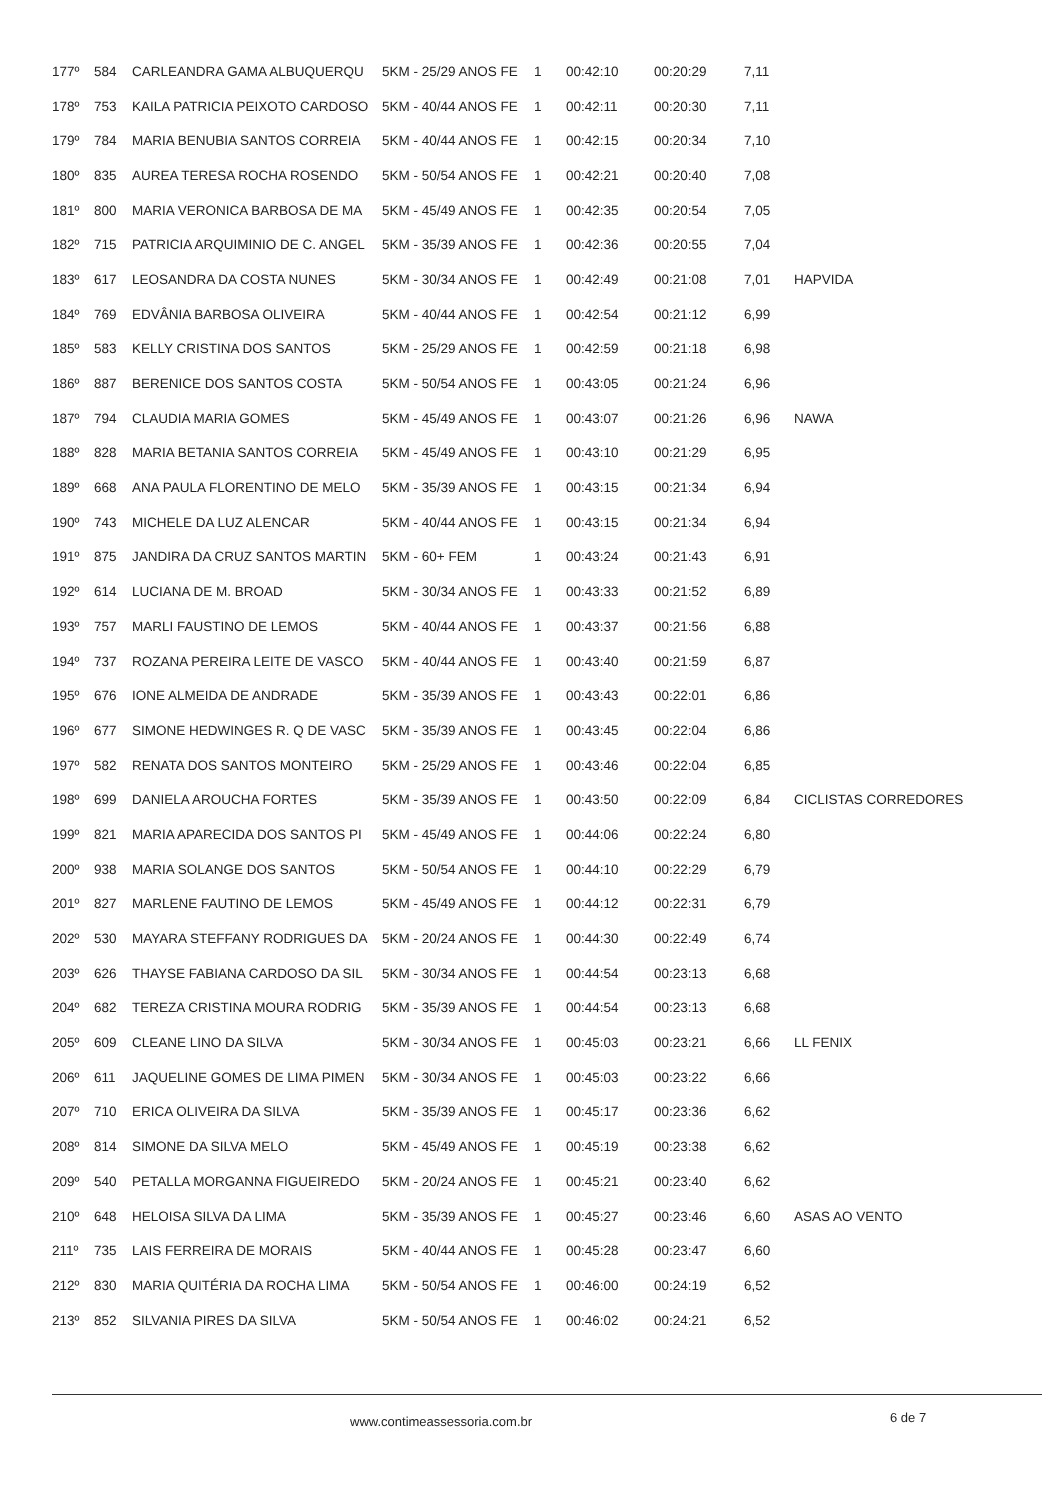| 177º | 584 | CARLEANDRA GAMA ALBUQUERQU | 5KM - 25/29 ANOS FE | 1 | 00:42:10 | 00:20:29 | 7,11 | |
| 178º | 753 | KAILA PATRICIA PEIXOTO CARDOSO | 5KM - 40/44 ANOS FE | 1 | 00:42:11 | 00:20:30 | 7,11 | |
| 179º | 784 | MARIA BENUBIA SANTOS CORREIA | 5KM - 40/44 ANOS FE | 1 | 00:42:15 | 00:20:34 | 7,10 | |
| 180º | 835 | AUREA TERESA ROCHA ROSENDO | 5KM - 50/54 ANOS FE | 1 | 00:42:21 | 00:20:40 | 7,08 | |
| 181º | 800 | MARIA VERONICA BARBOSA DE MA | 5KM - 45/49 ANOS FE | 1 | 00:42:35 | 00:20:54 | 7,05 | |
| 182º | 715 | PATRICIA ARQUIMINIO DE C. ANGEL | 5KM - 35/39 ANOS FE | 1 | 00:42:36 | 00:20:55 | 7,04 | |
| 183º | 617 | LEOSANDRA DA COSTA NUNES | 5KM - 30/34 ANOS FE | 1 | 00:42:49 | 00:21:08 | 7,01 | HAPVIDA |
| 184º | 769 | EDVÂNIA BARBOSA OLIVEIRA | 5KM - 40/44 ANOS FE | 1 | 00:42:54 | 00:21:12 | 6,99 | |
| 185º | 583 | KELLY CRISTINA DOS SANTOS | 5KM - 25/29 ANOS FE | 1 | 00:42:59 | 00:21:18 | 6,98 | |
| 186º | 887 | BERENICE DOS SANTOS COSTA | 5KM - 50/54 ANOS FE | 1 | 00:43:05 | 00:21:24 | 6,96 | |
| 187º | 794 | CLAUDIA MARIA GOMES | 5KM - 45/49 ANOS FE | 1 | 00:43:07 | 00:21:26 | 6,96 | NAWA |
| 188º | 828 | MARIA BETANIA SANTOS CORREIA | 5KM - 45/49 ANOS FE | 1 | 00:43:10 | 00:21:29 | 6,95 | |
| 189º | 668 | ANA PAULA FLORENTINO DE MELO | 5KM - 35/39 ANOS FE | 1 | 00:43:15 | 00:21:34 | 6,94 | |
| 190º | 743 | MICHELE DA LUZ ALENCAR | 5KM - 40/44 ANOS FE | 1 | 00:43:15 | 00:21:34 | 6,94 | |
| 191º | 875 | JANDIRA DA CRUZ SANTOS MARTIN | 5KM - 60+ FEM | 1 | 00:43:24 | 00:21:43 | 6,91 | |
| 192º | 614 | LUCIANA DE M. BROAD | 5KM - 30/34 ANOS FE | 1 | 00:43:33 | 00:21:52 | 6,89 | |
| 193º | 757 | MARLI FAUSTINO DE LEMOS | 5KM - 40/44 ANOS FE | 1 | 00:43:37 | 00:21:56 | 6,88 | |
| 194º | 737 | ROZANA PEREIRA LEITE DE VASCO | 5KM - 40/44 ANOS FE | 1 | 00:43:40 | 00:21:59 | 6,87 | |
| 195º | 676 | IONE ALMEIDA DE ANDRADE | 5KM - 35/39 ANOS FE | 1 | 00:43:43 | 00:22:01 | 6,86 | |
| 196º | 677 | SIMONE HEDWINGES R. Q DE VASC | 5KM - 35/39 ANOS FE | 1 | 00:43:45 | 00:22:04 | 6,86 | |
| 197º | 582 | RENATA DOS SANTOS MONTEIRO | 5KM - 25/29 ANOS FE | 1 | 00:43:46 | 00:22:04 | 6,85 | |
| 198º | 699 | DANIELA AROUCHA FORTES | 5KM - 35/39 ANOS FE | 1 | 00:43:50 | 00:22:09 | 6,84 | CICLISTAS CORREDORES |
| 199º | 821 | MARIA APARECIDA DOS SANTOS PI | 5KM - 45/49 ANOS FE | 1 | 00:44:06 | 00:22:24 | 6,80 | |
| 200º | 938 | MARIA SOLANGE DOS SANTOS | 5KM - 50/54 ANOS FE | 1 | 00:44:10 | 00:22:29 | 6,79 | |
| 201º | 827 | MARLENE FAUTINO DE LEMOS | 5KM - 45/49 ANOS FE | 1 | 00:44:12 | 00:22:31 | 6,79 | |
| 202º | 530 | MAYARA STEFFANY RODRIGUES DA | 5KM - 20/24 ANOS FE | 1 | 00:44:30 | 00:22:49 | 6,74 | |
| 203º | 626 | THAYSE FABIANA CARDOSO DA SIL | 5KM - 30/34 ANOS FE | 1 | 00:44:54 | 00:23:13 | 6,68 | |
| 204º | 682 | TEREZA CRISTINA MOURA RODRIG | 5KM - 35/39 ANOS FE | 1 | 00:44:54 | 00:23:13 | 6,68 | |
| 205º | 609 | CLEANE LINO DA SILVA | 5KM - 30/34 ANOS FE | 1 | 00:45:03 | 00:23:21 | 6,66 | LL FENIX |
| 206º | 611 | JAQUELINE GOMES DE LIMA PIMEN | 5KM - 30/34 ANOS FE | 1 | 00:45:03 | 00:23:22 | 6,66 | |
| 207º | 710 | ERICA OLIVEIRA DA SILVA | 5KM - 35/39 ANOS FE | 1 | 00:45:17 | 00:23:36 | 6,62 | |
| 208º | 814 | SIMONE DA SILVA MELO | 5KM - 45/49 ANOS FE | 1 | 00:45:19 | 00:23:38 | 6,62 | |
| 209º | 540 | PETALLA MORGANNA FIGUEIREDO | 5KM - 20/24 ANOS FE | 1 | 00:45:21 | 00:23:40 | 6,62 | |
| 210º | 648 | HELOISA SILVA DA LIMA | 5KM - 35/39 ANOS FE | 1 | 00:45:27 | 00:23:46 | 6,60 | ASAS AO VENTO |
| 211º | 735 | LAIS FERREIRA DE MORAIS | 5KM - 40/44 ANOS FE | 1 | 00:45:28 | 00:23:47 | 6,60 | |
| 212º | 830 | MARIA QUITÉRIA DA ROCHA LIMA | 5KM - 50/54 ANOS FE | 1 | 00:46:00 | 00:24:19 | 6,52 | |
| 213º | 852 | SILVANIA PIRES DA SILVA | 5KM - 50/54 ANOS FE | 1 | 00:46:02 | 00:24:21 | 6,52 | |
www.contimeassessoria.com.br 6 de 7